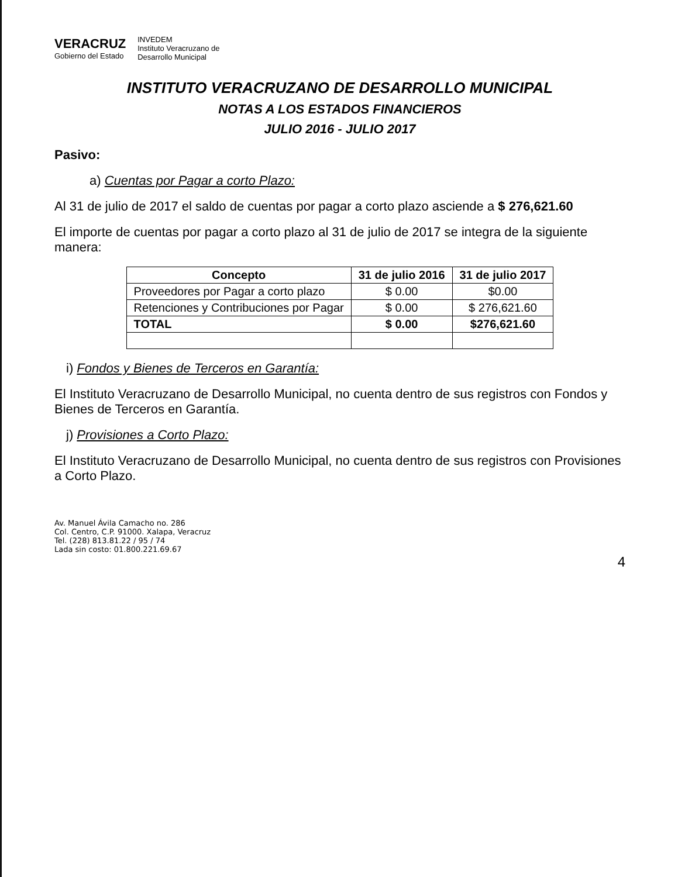VERACRUZ
Gobierno del Estado
INVEDEM
Instituto Veracruzano de
Desarrollo Municipal
INSTITUTO VERACRUZANO DE DESARROLLO MUNICIPAL
NOTAS A LOS ESTADOS FINANCIEROS
JULIO 2016 - JULIO 2017
Pasivo:
a) Cuentas por Pagar a corto Plazo:
Al 31 de julio de 2017 el saldo de cuentas por pagar a corto plazo asciende a $ 276,621.60
El importe de cuentas por pagar a corto plazo al 31 de julio de 2017 se integra de la siguiente manera:
| Concepto | 31 de julio 2016 | 31 de julio 2017 |
| --- | --- | --- |
| Proveedores por Pagar a corto plazo | $ 0.00 | $0.00 |
| Retenciones y Contribuciones por Pagar | $ 0.00 | $ 276,621.60 |
| TOTAL | $ 0.00 | $276,621.60 |
i) Fondos y Bienes de Terceros en Garantía:
El Instituto Veracruzano de Desarrollo Municipal, no cuenta dentro de sus registros con Fondos y Bienes de Terceros en Garantía.
j) Provisiones a Corto Plazo:
El Instituto Veracruzano de Desarrollo Municipal, no cuenta dentro de sus registros con Provisiones a Corto Plazo.
Av. Manuel Ávila Camacho no. 286
Col. Centro, C.P. 91000. Xalapa, Veracruz
Tel. (228) 813.81.22 / 95 / 74
Lada sin costo: 01.800.221.69.67
4